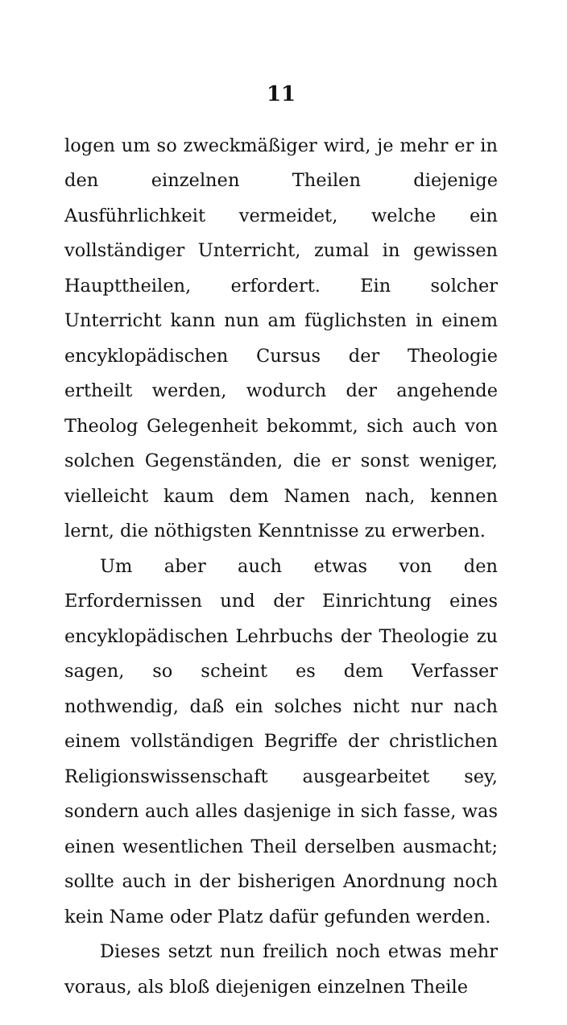11
logen um so zweckmäßiger wird, je mehr er in den einzelnen Theilen diejenige Ausführlichkeit vermeidet, welche ein vollständiger Unterricht, zumal in gewissen Haupttheilen, erfordert. Ein solcher Unterricht kann nun am füglichsten in einem encyklopädischen Cursus der Theologie ertheilt werden, wodurch der angehende Theolog Gelegenheit bekommt, sich auch von solchen Gegenständen, die er sonst weniger, vielleicht kaum dem Namen nach, kennen lernt, die nöthigsten Kenntnisse zu erwerben.
Um aber auch etwas von den Erfordernissen und der Einrichtung eines encyklopädischen Lehrbuchs der Theologie zu sagen, so scheint es dem Verfasser nothwendig, daß ein solches nicht nur nach einem vollständigen Begriffe der christlichen Religionswissenschaft ausgearbeitet sey, sondern auch alles dasjenige in sich fasse, was einen wesentlichen Theil derselben ausmacht; sollte auch in der bisherigen Anordnung noch kein Name oder Platz dafür gefunden werden.
Dieses setzt nun freilich noch etwas mehr voraus, als bloß diejenigen einzelnen Theile